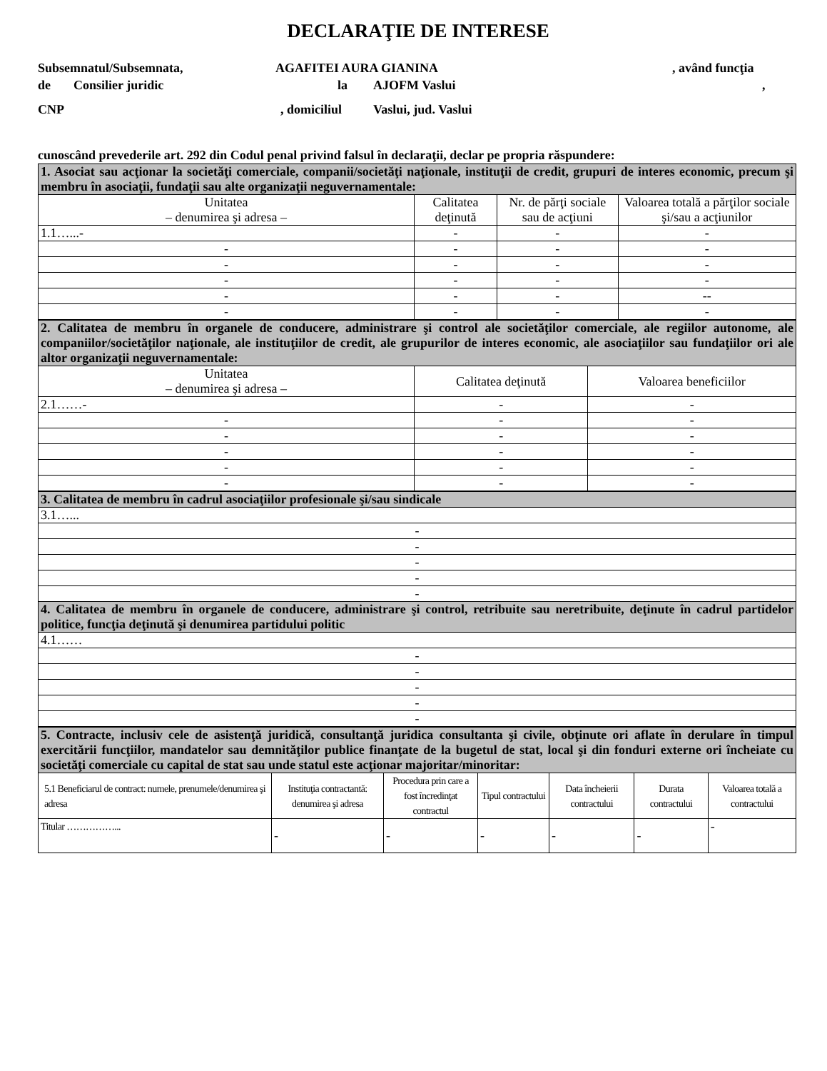DECLARAŢIE DE INTERESE
Subsemnatul/Subsemnata, AGAFITEI AURA GIANINA, având funcţia
de Consilier juridic la AJOFM Vaslui,
CNP, domiciliul Vaslui, jud. Vaslui
cunoscând prevederile art. 292 din Codul penal privind falsul în declaraţii, declar pe propria răspundere:
| 1. Asociat sau acţionar la societăţi comerciale, companii/societăţi naţionale, instituţii de credit, grupuri de interes economic, precum şi membru în asociaţii, fundaţii sau alte organizaţii neguvernamentale: | | | |
| Unitatea – denumirea şi adresa – | Calitatea deţinută | Nr. de părţi sociale sau de acţiuni | Valoarea totală a părţilor sociale şi/sau a acţiunilor |
| 1.1…...- | - | - | - |
| - | - | - | - |
| - | - | - | - |
| - | - | - | - |
| - | - | - | -- |
| - | - | - | - |
| 2. Calitatea de membru în organele de conducere, administrare şi control ale societăţilor comerciale, ale regiilor autonome, ale companiilor/societăţilor naţionale, ale instituţiilor de credit, ale grupurilor de interes economic, ale asociaţiilor sau fundaţiilor ori ale altor organizaţii neguvernamentale: | | |
| Unitatea – denumirea şi adresa – | Calitatea deţinută | Valoarea beneficiilor |
| 2.1……- | - | - |
| - | - | - |
| - | - | - |
| - | - | - |
| - | - | - |
| - | - | - |
| 3. Calitatea de membru în cadrul asociaţiilor profesionale şi/sau sindicale |
| 3.1…... |
| - |
| - |
| - |
| - |
| - |
| 4. Calitatea de membru în organele de conducere, administrare şi control, retribuite sau neretribuite, deţinute în cadrul partidelor politice, funcţia deţinută şi denumirea partidului politic |
| 4.1…… |
| - |
| - |
| - |
| - |
| - |
| 5. Contracte, inclusiv cele de asistenţă juridică, consultanţă juridica consultanta şi civile, obţinute ori aflate în derulare în timpul exercitării funcţiilor, mandatelor sau demnităţilor publice finanţate de la bugetul de stat, local şi din fonduri externe ori încheiate cu societăţi comerciale cu capital de stat sau unde statul este acţionar majoritar/minoritar: | | | | | | |
| 5.1 Beneficiarul de contract: numele, prenumele/denumirea şi adresa | Instituţia contractantă: denumirea şi adresa | Procedura prin care a fost încredinţat contractul | Tipul contractului | Data încheierii contractului | Durata contractului | Valoarea totală a contractului |
| Titular ……………... | - | - | - | - | - | - |